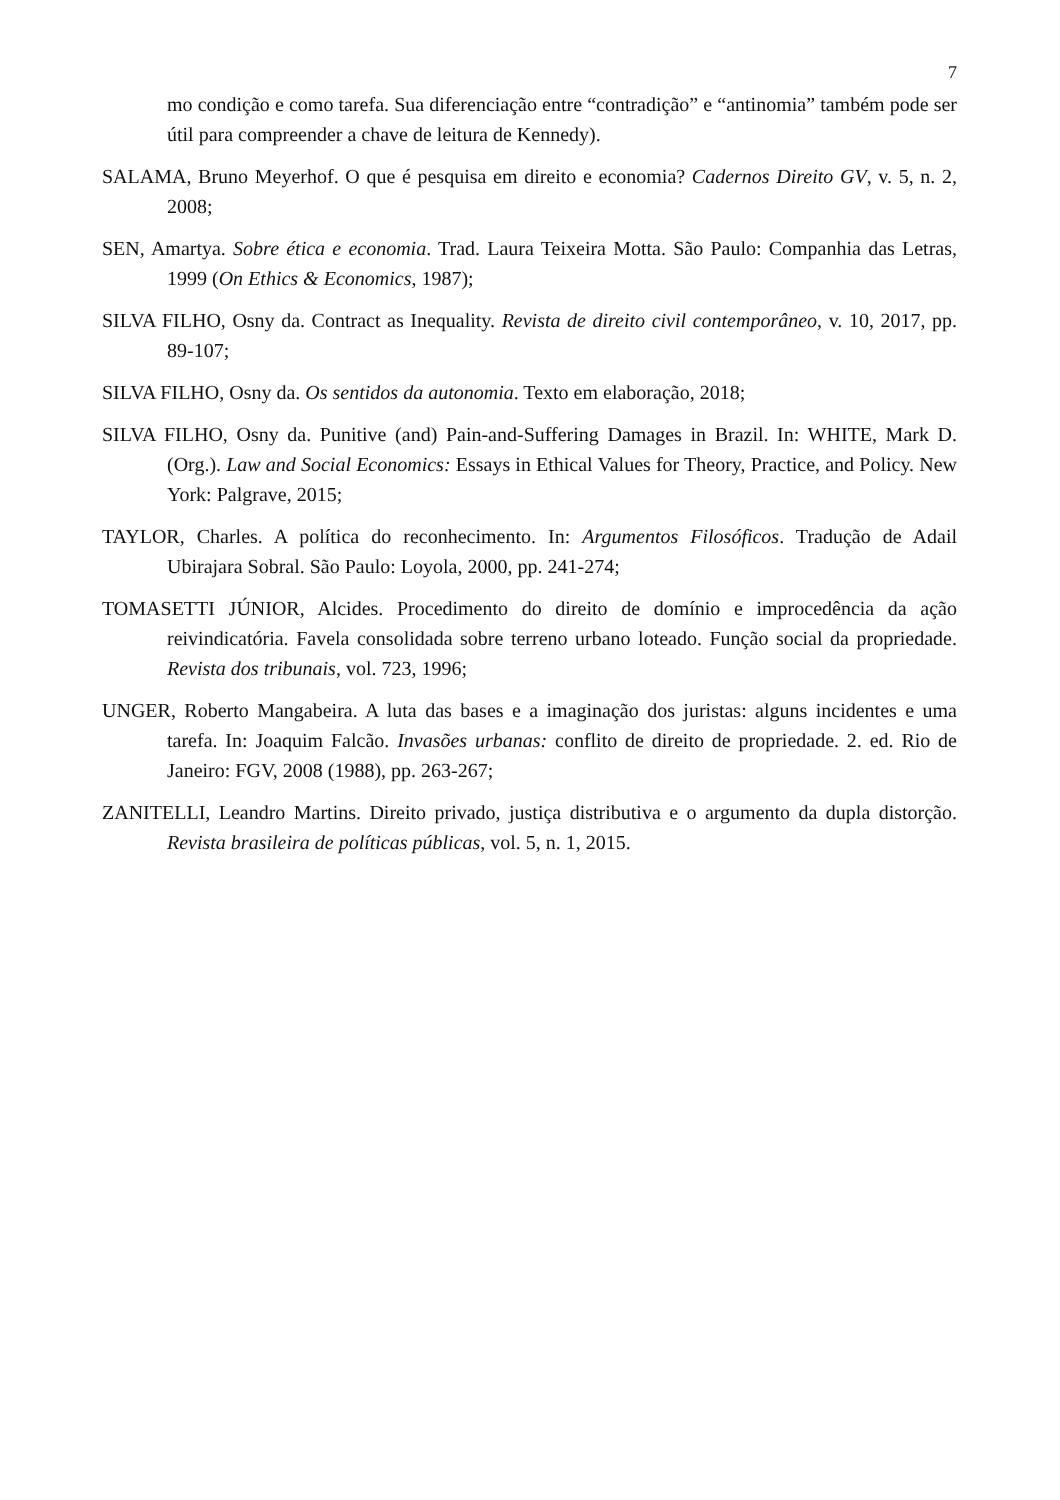7
mo condição e como tarefa. Sua diferenciação entre “contradição” e “antinomia” também pode ser útil para compreender a chave de leitura de Kennedy).
SALAMA, Bruno Meyerhof. O que é pesquisa em direito e economia? Cadernos Direito GV, v. 5, n. 2, 2008;
SEN, Amartya. Sobre ética e economia. Trad. Laura Teixeira Motta. São Paulo: Companhia das Letras, 1999 (On Ethics & Economics, 1987);
SILVA FILHO, Osny da. Contract as Inequality. Revista de direito civil contemporâneo, v. 10, 2017, pp. 89-107;
SILVA FILHO, Osny da. Os sentidos da autonomia. Texto em elaboração, 2018;
SILVA FILHO, Osny da. Punitive (and) Pain-and-Suffering Damages in Brazil. In: WHITE, Mark D. (Org.). Law and Social Economics: Essays in Ethical Values for Theory, Practice, and Policy. New York: Palgrave, 2015;
TAYLOR, Charles. A política do reconhecimento. In: Argumentos Filosóficos. Tradução de Adail Ubirajara Sobral. São Paulo: Loyola, 2000, pp. 241-274;
TOMASETTI JÚNIOR, Alcides. Procedimento do direito de domínio e improcedência da ação reivindicatória. Favela consolidada sobre terreno urbano loteado. Função social da propriedade. Revista dos tribunais, vol. 723, 1996;
UNGER, Roberto Mangabeira. A luta das bases e a imaginação dos juristas: alguns incidentes e uma tarefa. In: Joaquim Falcão. Invasões urbanas: conflito de direito de propriedade. 2. ed. Rio de Janeiro: FGV, 2008 (1988), pp. 263-267;
ZANITELLI, Leandro Martins. Direito privado, justiça distributiva e o argumento da dupla distorção. Revista brasileira de políticas públicas, vol. 5, n. 1, 2015.